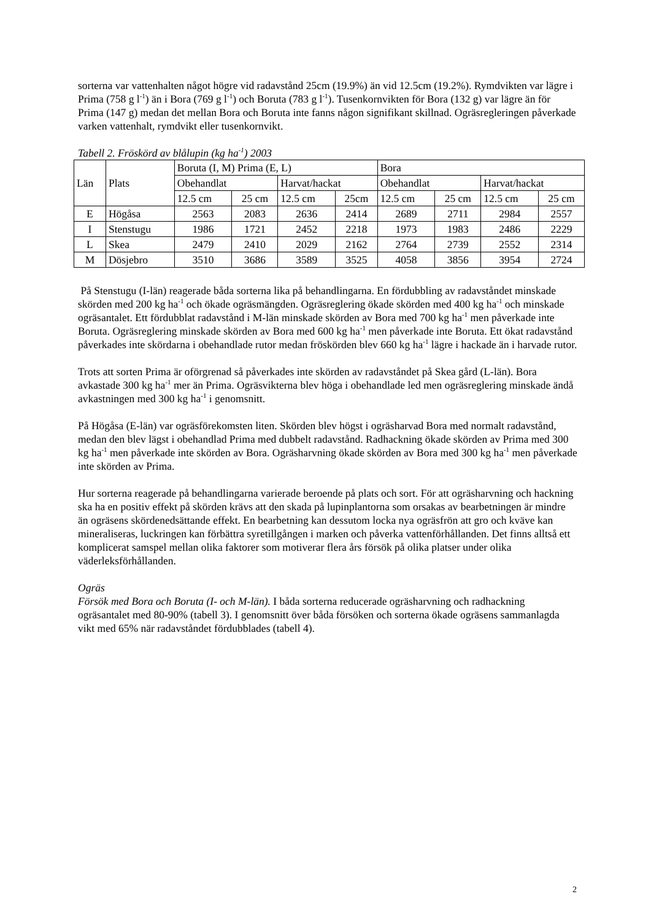sorterna var vattenhalten något högre vid radavstånd 25cm (19.9%) än vid 12.5cm (19.2%). Rymdvikten var lägre i Prima (758 g l<sup>-1</sup>) än i Bora (769 g l<sup>-1</sup>) och Boruta (783 g l<sup>-1</sup>). Tusenkornvikten för Bora (132 g) var lägre än för Prima (147 g) medan det mellan Bora och Boruta inte fanns någon signifikant skillnad. Ogräsregleringen påverkade varken vattenhalt, rymdvikt eller tusenkornvikt.
Tabell 2. Fröskörd av blålupin (kg ha<sup>-1</sup>) 2003
| Län | Plats | Boruta (I, M) Prima (E, L) | | | | Bora | | | |
| | | Obehandlat | | Harvat/hackat | | Obehandlat | | Harvat/hackat | |
| | | 12.5 cm | 25 cm | 12.5 cm | 25cm | 12.5 cm | 25 cm | 12.5 cm | 25 cm |
| E | Högåsa | 2563 | 2083 | 2636 | 2414 | 2689 | 2711 | 2984 | 2557 |
| I | Stenstugu | 1986 | 1721 | 2452 | 2218 | 1973 | 1983 | 2486 | 2229 |
| L | Skea | 2479 | 2410 | 2029 | 2162 | 2764 | 2739 | 2552 | 2314 |
| M | Dösjebro | 3510 | 3686 | 3589 | 3525 | 4058 | 3856 | 3954 | 2724 |
På Stenstugu (I-län) reagerade båda sorterna lika på behandlingarna. En fördubbling av radavståndet minskade skörden med 200 kg ha<sup>-1</sup> och ökade ogräsmängden. Ogräsreglering ökade skörden med 400 kg ha<sup>-1</sup> och minskade ogräsantalet. Ett fördubblat radavstånd i M-län minskade skörden av Bora med 700 kg ha<sup>-1</sup> men påverkade inte Boruta. Ogräsreglering minskade skörden av Bora med 600 kg ha<sup>-1</sup> men påverkade inte Boruta. Ett ökat radavstånd påverkades inte skördarna i obehandlade rutor medan fröskörden blev 660 kg ha<sup>-1</sup> lägre i hackade än i harvade rutor.
Trots att sorten Prima är oförgrenad så påverkades inte skörden av radavståndet på Skea gård (L-län). Bora avkastade 300 kg ha<sup>-1</sup> mer än Prima. Ogräsvikterna blev höga i obehandlade led men ogräsreglering minskade ändå avkastningen med 300 kg ha<sup>-1</sup> i genomsnitt.
På Högåsa (E-län) var ogräsförekomsten liten. Skörden blev högst i ogräsharvad Bora med normalt radavstånd, medan den blev lägst i obehandlad Prima med dubbelt radavstånd. Radhackning ökade skörden av Prima med 300 kg ha<sup>-1</sup> men påverkade inte skörden av Bora. Ogräsharvning ökade skörden av Bora med 300 kg ha<sup>-1</sup> men påverkade inte skörden av Prima.
Hur sorterna reagerade på behandlingarna varierade beroende på plats och sort. För att ogräsharvning och hackning ska ha en positiv effekt på skörden krävs att den skada på lupinplantorna som orsakas av bearbetningen är mindre än ogräsens skördenedsättande effekt. En bearbetning kan dessutom locka nya ogräsfrön att gro och kväve kan mineraliseras, luckringen kan förbättra syretillgången i marken och påverka vattenförhållanden. Det finns alltså ett komplicerat samspel mellan olika faktorer som motiverar flera års försök på olika platser under olika väderleksförhållanden.
Ogräs
Försök med Bora och Boruta (I- och M-län). I båda sorterna reducerade ogräsharvning och radhackning ogräsantalet med 80-90% (tabell 3). I genomsnitt över båda försöken och sorterna ökade ogräsens sammanlagda vikt med 65% när radavståndet fördubblades (tabell 4).
2